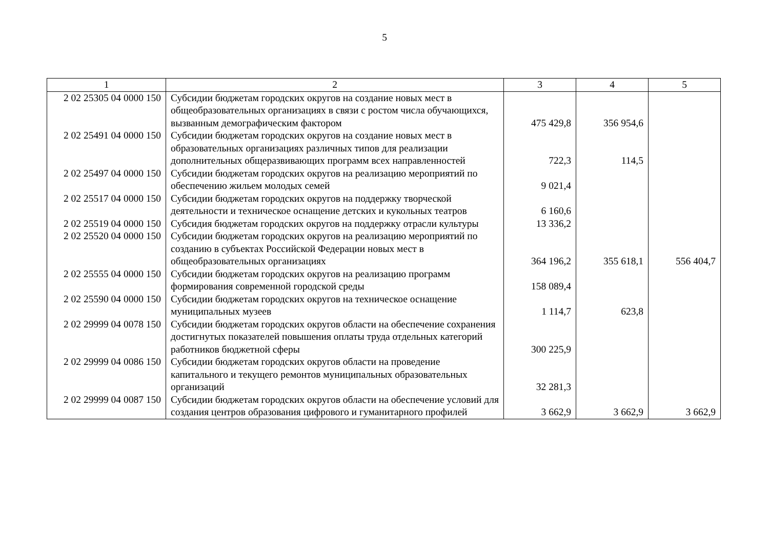5
| 1 | 2 | 3 | 4 | 5 |
| --- | --- | --- | --- | --- |
| 2 02 25305 04 0000 150 | Субсидии бюджетам городских округов на создание новых мест в общеобразовательных организациях в связи с ростом числа обучающихся, вызванным демографическим фактором | 475 429,8 | 356 954,6 | |
| 2 02 25491 04 0000 150 | Субсидии бюджетам городских округов на создание новых мест в образовательных организациях различных типов для реализации дополнительных общеразвивающих программ всех направленностей | 722,3 | 114,5 | |
| 2 02 25497 04 0000 150 | Субсидии бюджетам городских округов на реализацию мероприятий по обеспечению жильем молодых семей | 9 021,4 | | |
| 2 02 25517 04 0000 150 | Субсидии бюджетам городских округов на поддержку творческой деятельности и техническое оснащение детских и кукольных театров | 6 160,6 | | |
| 2 02 25519 04 0000 150 | Субсидия бюджетам городских округов на поддержку отрасли культуры | 13 336,2 | | |
| 2 02 25520 04 0000 150 | Субсидии бюджетам городских округов на реализацию мероприятий по созданию в субъектах Российской Федерации новых мест в общеобразовательных организациях | 364 196,2 | 355 618,1 | 556 404,7 |
| 2 02 25555 04 0000 150 | Субсидии бюджетам городских округов на реализацию программ формирования современной городской среды | 158 089,4 | | |
| 2 02 25590 04 0000 150 | Субсидии бюджетам городских округов на техническое оснащение муниципальных музеев | 1 114,7 | 623,8 | |
| 2 02 29999 04 0078 150 | Субсидии бюджетам городских округов области на обеспечение сохранения достигнутых показателей повышения оплаты труда отдельных категорий работников бюджетной сферы | 300 225,9 | | |
| 2 02 29999 04 0086 150 | Субсидии бюджетам городских округов области на проведение капитального и текущего ремонтов муниципальных образовательных организаций | 32 281,3 | | |
| 2 02 29999 04 0087 150 | Субсидии бюджетам городских округов области на обеспечение условий для создания центров образования цифрового и гуманитарного профилей | 3 662,9 | 3 662,9 | 3 662,9 |